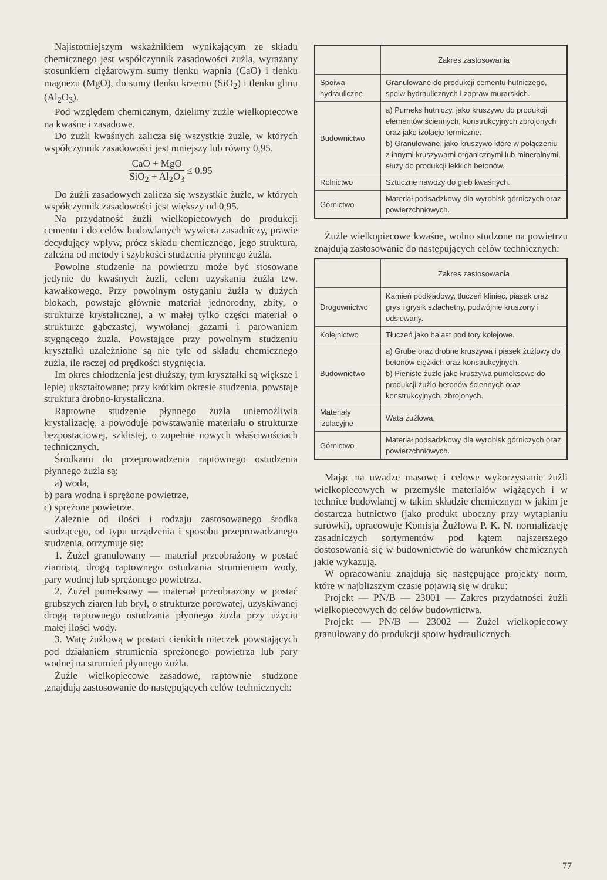Najistotniejszym wskaźnikiem wynikającym ze składu chemicznego jest współczynnik zasadowości żużla, wyrażany stosunkiem ciężarowym sumy tlenku wapnia (CaO) i tlenku magnezu (MgO), do sumy tlenku krzemu (SiO<sub>2</sub>) i tlenku glinu (Al<sub>2</sub>O<sub>3</sub>).
Pod względem chemicznym, dzielimy żużle wielkopiecowe na kwaśne i zasadowe.
Do żużli kwaśnych zalicza się wszystkie żużle, w których współczynnik zasadowości jest mniejszy lub równy 0,95.
CaO + MgO SiO<sub>2</sub> + Al<sub>2</sub>O<sub>3</sub> ≤ 0.95
Do żużli zasadowych zalicza się wszystkie żużle, w których współczynnik zasadowości jest większy od 0,95.
Na przydatność żużli wielkopiecowych do produkcji cementu i do celów budowlanych wywiera zasadniczy, prawie decydujący wpływ, prócz składu chemicznego, jego struktura, zależna od metody i szybkości studzenia płynnego żużla.
Powolne studzenie na powietrzu może być stosowane jedynie do kwaśnych żużli, celem uzyskania żużla tzw. kawałkowego. Przy powolnym ostyganiu żużla w dużych blokach, powstaje głównie materiał jednorodny, zbity, o strukturze krystalicznej, a w małej tylko części materiał o strukturze gąbczastej, wywołanej gazami i parowaniem stygnącego żużla. Powstające przy powolnym studzeniu kryształki uzależnione są nie tyle od składu chemicznego żużla, ile raczej od prędkości stygnięcia.
Im okres chłodzenia jest dłuższy, tym kryształki są większe i lepiej ukształtowane; przy krótkim okresie studzenia, powstaje struktura drobno-krystaliczna.
Raptowne studzenie płynnego żużla uniemożliwia krystalizację, a powoduje powstawanie materiału o strukturze bezpostaciowej, szklistej, o zupełnie nowych właściwościach technicznych.
Środkami do przeprowadzenia raptownego ostudzenia płynnego żużla są:
a) woda,
b) para wodna i sprężone powietrze,
c) sprężone powietrze.
Zależnie od ilości i rodzaju zastosowanego środka studzącego, od typu urządzenia i sposobu przeprowadzanego studzenia, otrzymuje się:
1. Żużel granulowany — materiał przeobrażony w postać ziarnistą, drogą raptownego ostudzania strumieniem wody, pary wodnej lub sprężonego powietrza.
2. Żużel pumeksowy — materiał przeobrażony w postać grubszych ziaren lub brył, o strukturze porowatej, uzyskiwanej drogą raptownego ostudzania płynnego żużla przy użyciu małej ilości wody.
3. Watę żużlową w postaci cienkich niteczek powstających pod działaniem strumienia sprężonego powietrza lub pary wodnej na strumień płynnego żużla.
Żużle wielkopiecowe zasadowe, raptownie studzone ,znajdują zastosowanie do następujących celów technicznych:
| | Zakres zastosowania |
| --- | --- |
| Spoiwa hydrauliczne | Granulowane do produkcji cementu hutniczego, spoiw hydraulicznych i zapraw murarskich. |
| Budownictwo | a) Pumeks hutniczy, jako kruszywo do produkcji elementów ściennych, konstrukcyjnych zbrojonych oraz jako izolacje termiczne. b) Granulowane, jako kruszywo które w połączeniu z innymi kruszywami organicznymi lub mineralnymi, służy do produkcji lekkich betonów. |
| Rolnictwo | Sztuczne nawozy do gleb kwaśnych. |
| Górnictwo | Materiał podsadzkowy dla wyrobisk górniczych oraz powierzchniowych. |
Żużle wielkopiecowe kwaśne, wolno studzone na powietrzu znajdują zastosowanie do następujących celów technicznych:
| | Zakres zastosowania |
| --- | --- |
| Drogownictwo | Kamień podkładowy, tłuczeń kliniec, piasek oraz grys i grysik szlachetny, podwójnie kruszony i odsiewany. |
| Kolejnictwo | Tłuczeń jako balast pod tory kolejowe. |
| Budownictwo | a) Grube oraz drobne kruszywa i piasek żużlowy do betonów ciężkich oraz konstrukcyjnych. b) Pieniste żużle jako kruszywa pumeksowe do produkcji żużlo-betonów ściennych oraz konstrukcyjnych, zbrojonych. |
| Materiały izolacyjne | Wata żużlowa. |
| Górnictwo | Materiał podsadzkowy dla wyrobisk górniczych oraz powierzchniowych. |
Mając na uwadze masowe i celowe wykorzystanie żużli wielkopiecowych w przemyśle materiałów wiążących i w technice budowlanej w takim składzie chemicznym w jakim je dostarcza hutnictwo (jako produkt uboczny przy wytapianiu surówki), opracowuje Komisja Żużlowa P. K. N. normalizację zasadniczych sortymentów pod kątem najszerszego dostosowania się w budownictwie do warunków chemicznych jakie wykazują.
W opracowaniu znajdują się następujące projekty norm, które w najbliższym czasie pojawią się w druku:
Projekt — PN/B — 23001 — Zakres przydatności żużli wielkopiecowych do celów budownictwa.
Projekt — PN/B — 23002 — Żużel wielkopiecowy granulowany do produkcji spoiw hydraulicznych.
77